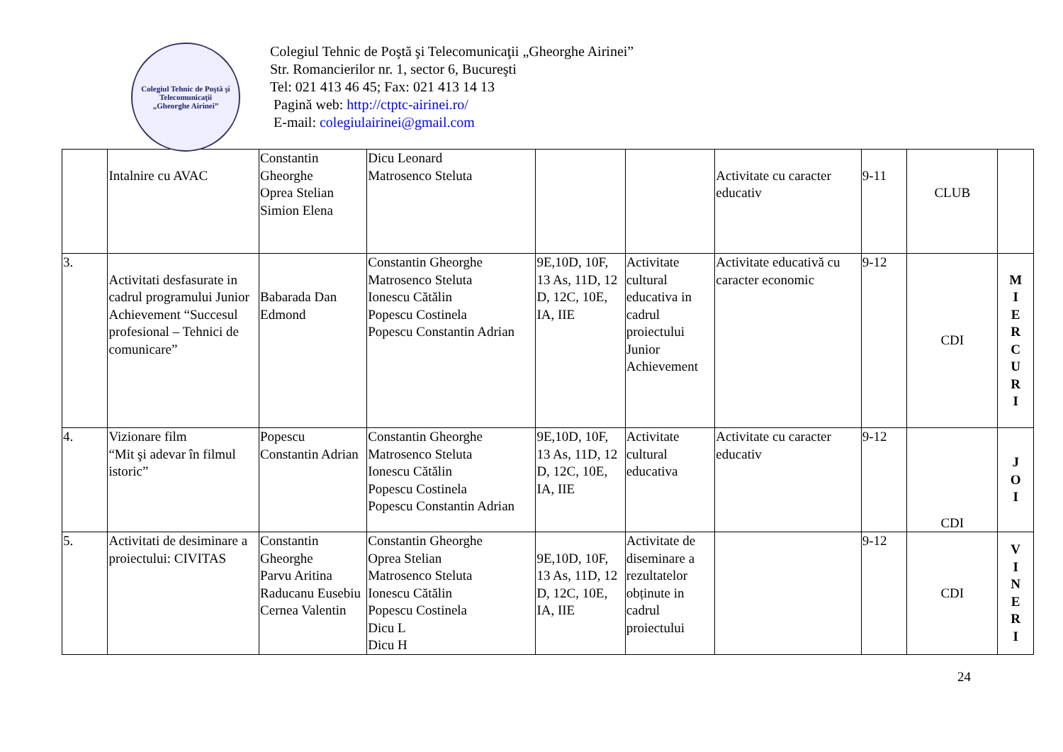Colegiul Tehnic de Poştă şi Telecomunicaţii
„Gheorghe Airinei”
Colegiul Tehnic de Poştă şi Telecomunicaţii „Gheorghe Airinei”
Str. Romancierilor nr. 1, sector 6, Bucureşti
Tel: 021 413 46 45; Fax: 021 413 14 13
Pagină web: http://ctptc-airinei.ro/
E-mail: colegiulairinei@gmail.com
| | Intalnire cu AVAC | Constantin Gheorghe Oprea Stelian Simion Elena | Dicu Leonard Matrosenco Steluta | | | Activitate cu caracter educativ | 9-11 | CLUB | |
| 3. | Activitati desfasurate in cadrul programului Junior Achievement “Succesul profesional – Tehnici de comunicare” | Babarada Dan Edmond | Constantin Gheorghe Matrosenco Steluta Ionescu Cătălin Popescu Costinela Popescu Constantin Adrian | 9E,10D, 10F, 13 As, 11D, 12 D, 12C, 10E, IA, IIE | Activitate cultural educativa in cadrul proiectului Junior Achievement | Activitate educativă cu caracter economic | 9-12 | CDI | M I E R C U R I |
| 4. | Vizionare film “Mit şi adevar în filmul istoric” | Popescu Constantin Adrian | Constantin Gheorghe Matrosenco Steluta Ionescu Cătălin Popescu Costinela Popescu Constantin Adrian | 9E,10D, 10F, 13 As, 11D, 12 D, 12C, 10E, IA, IIE | Activitate cultural educativa | Activitate cu caracter educativ | 9-12 | CDI | J O I |
| 5. | Activitati de desiminare a proiectului: CIVITAS | Constantin Gheorghe Parvu Aritina Raducanu Eusebiu Cernea Valentin | Constantin Gheorghe Oprea Stelian Matrosenco Steluta Ionescu Cătălin Popescu Costinela Dicu L Dicu H | 9E,10D, 10F, 13 As, 11D, 12 D, 12C, 10E, IA, IIE | Activitate de diseminare a rezultatelor obținute in cadrul proiectului | | 9-12 | CDI | V I N E R I |
24